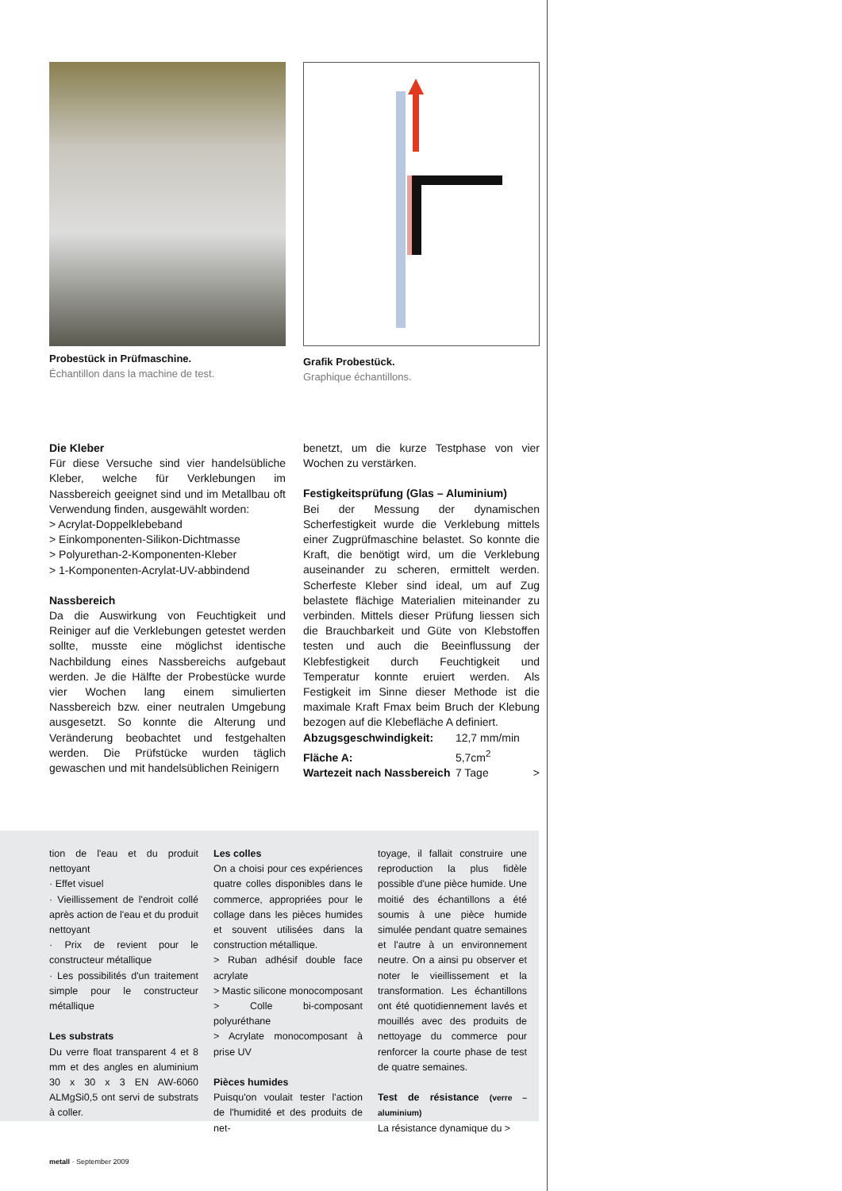Probestück in Prüfmaschine.
Échantillon dans la machine de test.
Grafik Probestück.
Graphique échantillons.
Die Kleber
Für diese Versuche sind vier handelsübliche Kleber, welche für Verklebungen im Nassbereich geeignet sind und im Metallbau oft Verwendung finden, ausgewählt worden:
> Acrylat-Doppelklebeband
> Einkomponenten-Silikon-Dichtmasse
> Polyurethan-2-Komponenten-Kleber
> 1-Komponenten-Acrylat-UV-abbindend
Nassbereich
Da die Auswirkung von Feuchtigkeit und Reiniger auf die Verklebungen getestet werden sollte, musste eine möglichst identische Nachbildung eines Nassbereichs aufgebaut werden. Je die Hälfte der Probestücke wurde vier Wochen lang einem simulierten Nassbereich bzw. einer neutralen Umgebung ausgesetzt. So konnte die Alterung und Veränderung beobachtet und festgehalten werden. Die Prüfstücke wurden täglich gewaschen und mit handelsüblichen Reinigern
benetzt, um die kurze Testphase von vier Wochen zu verstärken.
Festigkeitsprüfung (Glas – Aluminium)
Bei der Messung der dynamischen Scherfestigkeit wurde die Verklebung mittels einer Zugprüfmaschine belastet. So konnte die Kraft, die benötigt wird, um die Verklebung auseinander zu scheren, ermittelt werden. Scherfeste Kleber sind ideal, um auf Zug belastete flächige Materialien miteinander zu verbinden. Mittels dieser Prüfung liessen sich die Brauchbarkeit und Güte von Klebstoffen testen und auch die Beeinflussung der Klebfestigkeit durch Feuchtigkeit und Temperatur konnte eruiert werden. Als Festigkeit im Sinne dieser Methode ist die maximale Kraft Fmax beim Bruch der Klebung bezogen auf die Klebefläche A definiert.
Abzugsgeschwindigkeit: 12,7 mm/min
Fläche A: 5,7cm<sup>2</sup>
Wartezeit nach Nassbereich 7 Tage >
tion de l'eau et du produit nettoyant
· Effet visuel
· Vieillissement de l'endroit collé après action de l'eau et du produit nettoyant
· Prix de revient pour le constructeur métallique
· Les possibilités d'un traitement simple pour le constructeur métallique
Les substrats
Du verre float transparent 4 et 8 mm et des angles en aluminium 30 x 30 x 3 EN AW-6060 ALMgSi0,5 ont servi de substrats à coller.
Les colles
On a choisi pour ces expériences quatre colles disponibles dans le commerce, appropriées pour le collage dans les pièces humides et souvent utilisées dans la construction métallique.
> Ruban adhésif double face acrylate
> Mastic silicone monocomposant
> Colle bi-composant polyuréthane
> Acrylate monocomposant à prise UV
Pièces humides
Puisqu'on voulait tester l'action de l'humidité et des produits de net-
toyage, il fallait construire une reproduction la plus fidèle possible d'une pièce humide. Une moitié des échantillons a été soumis à une pièce humide simulée pendant quatre semaines et l'autre à un environnement neutre. On a ainsi pu observer et noter le vieillissement et la transformation. Les échantillons ont été quotidiennement lavés et mouillés avec des produits de nettoyage du commerce pour renforcer la courte phase de test de quatre semaines.
Test de résistance (verre – aluminium)
La résistance dynamique du >
metall · September 2009